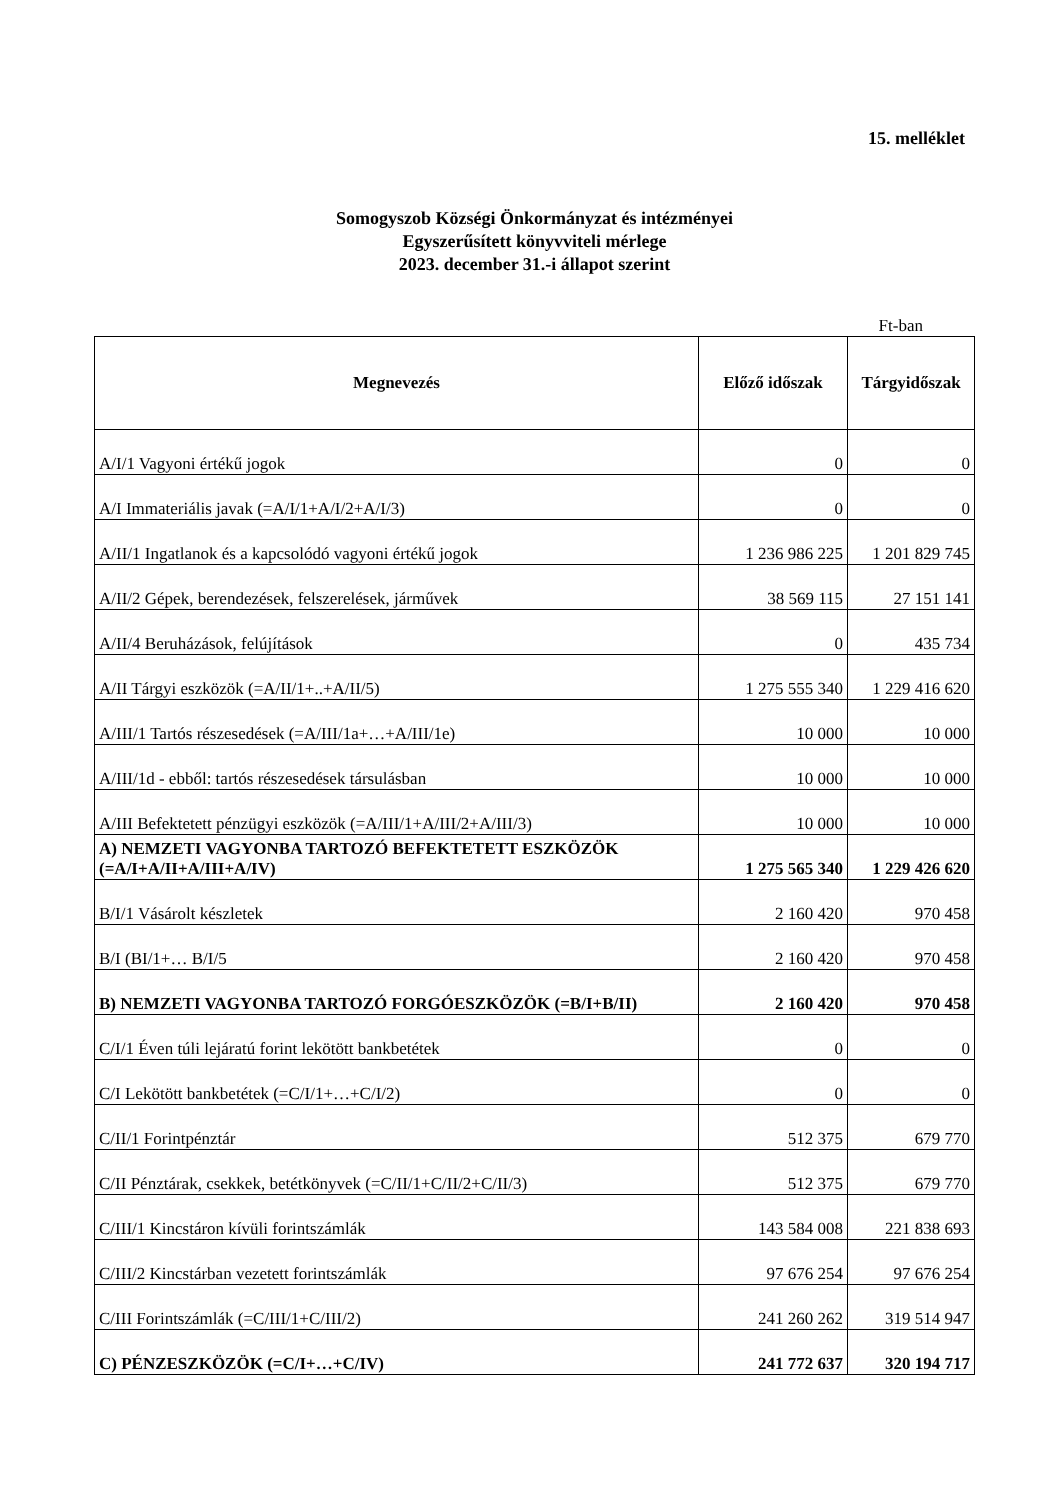15. melléklet
Somogyszob Községi Önkormányzat és intézményei
Egyszerűsített könyvviteli mérlege
2023. december 31.-i állapot szerint
Ft-ban
| Megnevezés | Előző időszak | Tárgyidőszak |
| --- | --- | --- |
| A/I/1 Vagyoni értékű jogok | 0 | 0 |
| A/I Immateriális javak (=A/I/1+A/I/2+A/I/3) | 0 | 0 |
| A/II/1 Ingatlanok és a kapcsolódó vagyoni értékű jogok | 1 236 986 225 | 1 201 829 745 |
| A/II/2 Gépek, berendezések, felszerelések, járművek | 38 569 115 | 27 151 141 |
| A/II/4 Beruházások, felújítások | 0 | 435 734 |
| A/II Tárgyi eszközök (=A/II/1+..+A/II/5) | 1 275 555 340 | 1 229 416 620 |
| A/III/1 Tartós részesedések (=A/III/1a+…+A/III/1e) | 10 000 | 10 000 |
| A/III/1d - ebből: tartós részesedések társulásban | 10 000 | 10 000 |
| A/III Befektetett pénzügyi eszközök (=A/III/1+A/III/2+A/III/3) | 10 000 | 10 000 |
| A) NEMZETI VAGYONBA TARTOZÓ BEFEKTETETT ESZKÖZÖK (=A/I+A/II+A/III+A/IV) | 1 275 565 340 | 1 229 426 620 |
| B/I/1 Vásárolt készletek | 2 160 420 | 970 458 |
| B/I (BI/1+… B/I/5 | 2 160 420 | 970 458 |
| B) NEMZETI VAGYONBA TARTOZÓ FORGÓESZKÖZÖK (=B/I+B/II) | 2 160 420 | 970 458 |
| C/I/1 Éven túli lejáratú forint lekötött bankbetétek | 0 | 0 |
| C/I Lekötött bankbetétek (=C/I/1+…+C/I/2) | 0 | 0 |
| C/II/1 Forintpénztár | 512 375 | 679 770 |
| C/II Pénztárak, csekkek, betétkönyvek (=C/II/1+C/II/2+C/II/3) | 512 375 | 679 770 |
| C/III/1 Kincstáron kívüli forintszámlák | 143 584 008 | 221 838 693 |
| C/III/2 Kincstárban vezetett forintszámlák | 97 676 254 | 97 676 254 |
| C/III Forintszámlák (=C/III/1+C/III/2) | 241 260 262 | 319 514 947 |
| C) PÉNZESZKÖZÖK (=C/I+…+C/IV) | 241 772 637 | 320 194 717 |